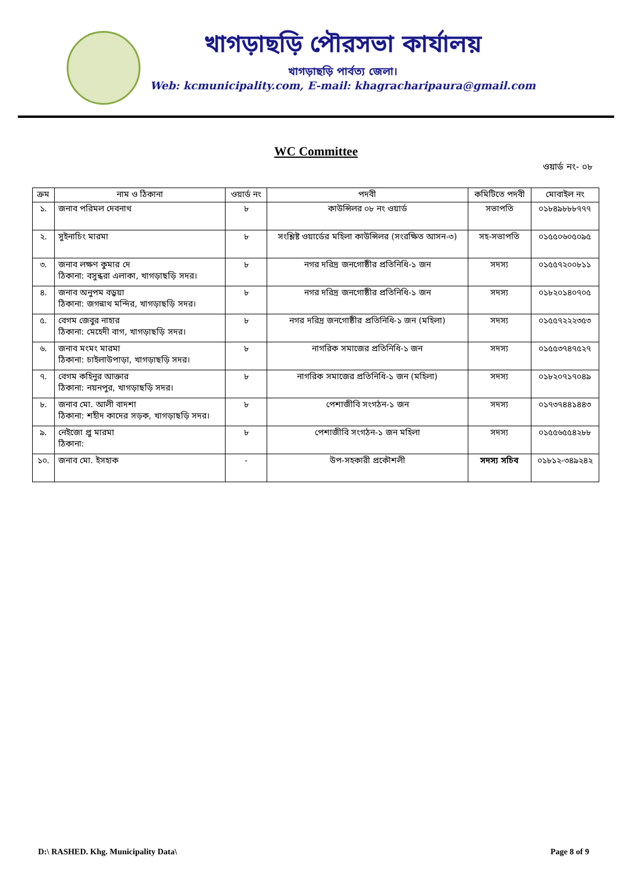খাগড়াছড়ি পৌরসভা কার্যালয়
খাগড়াছড়ি পার্বত্য জেলা।
Web: kcmunicipality.com, E-mail: khagracharipaura@gmail.com
WC Committee
ওয়ার্ড নং- ০৮
| ক্রম | নাম ও ঠিকানা | ওয়ার্ড নং | পদবী | কমিটিতে পদবী | মোবাইল নং |
| --- | --- | --- | --- | --- | --- |
| ১. | জনাব পরিমল দেবনাথ | ৮ | কাউন্সিলর ০৮ নং ওয়ার্ড | সভাপতি | ০১৮৪৯৮৮৮৭৭৭ |
| ২. | সুইনাচিং মারমা | ৮ | সংশ্লিষ্ট ওয়ার্ডের মহিলা কাউন্সিলর (সংরক্ষিত আসন-৩) | সহ-সভাপতি | ০১৫৫০৬০৫০৯৫ |
| ৩. | জনাব লক্ষণ কুমার দে ঠিকানা: বসুন্ধরা এলাকা, খাগড়াছড়ি সদর। | ৮ | নগর দরিদ্র জনগোষ্ঠীর প্রতিনিধি-১ জন | সদস্য | ০১৫৫৭২০০৮১১ |
| ৪. | জনাব অনুপম বড়ুয়া ঠিকানা: জগন্নাথ মন্দির, খাগড়াছড়ি সদর। | ৮ | নগর দরিদ্র জনগোষ্ঠীর প্রতিনিধি-১ জন | সদস্য | ০১৮২০১৪০৭০৫ |
| ৫. | বেগম জেবুর নাহার ঠিকানা: মেহেদী বাগ, খাগড়াছড়ি সদর। | ৮ | নগর দরিদ্র জনগোষ্ঠীর প্রতিনিধি-১ জন (মহিলা) | সদস্য | ০১৫৫৭২২২৩৫৩ |
| ৬. | জনাব মংমং মারমা ঠিকানা: চাইলাউপাড়া, খাগড়াছড়ি সদর। | ৮ | নাগরিক সমাজের প্রতিনিধি-১ জন | সদস্য | ০১৫৫৩৭৪৭৫২৭ |
| ৭. | বেগম কহিনুর আক্তার ঠিকানা: নয়নপুর, খাগড়াছড়ি সদর। | ৮ | নাগরিক সমাজের প্রতিনিধি-১ জন (মহিলা) | সদস্য | ০১৮২০৭১৭০৪৯ |
| ৮. | জনাব মো. আলী বাদশা ঠিকানা: শহীদ কাদের সড়ক, খাগড়াছড়ি সদর। | ৮ | পেশাজীবি সংগঠন-১ জন | সদস্য | ০১৭৩৭৪৪১৪৪৩ |
| ৯. | নেইজো প্রু মারমা ঠিকানা: | ৮ | পেশাজীবি সংগঠন-১ জন মহিলা | সদস্য | ০১৫৫৬৫৫৪২৮৮ |
| ১০. | জনাব মো. ইসহাক | - | উপ-সহকারী প্রকৌশলী | সদস্য সচিব | ০১৮১২-৩৪৯২৪২ |
D:\ RASHED. Khg. Municipality Data\ Page 8 of 9